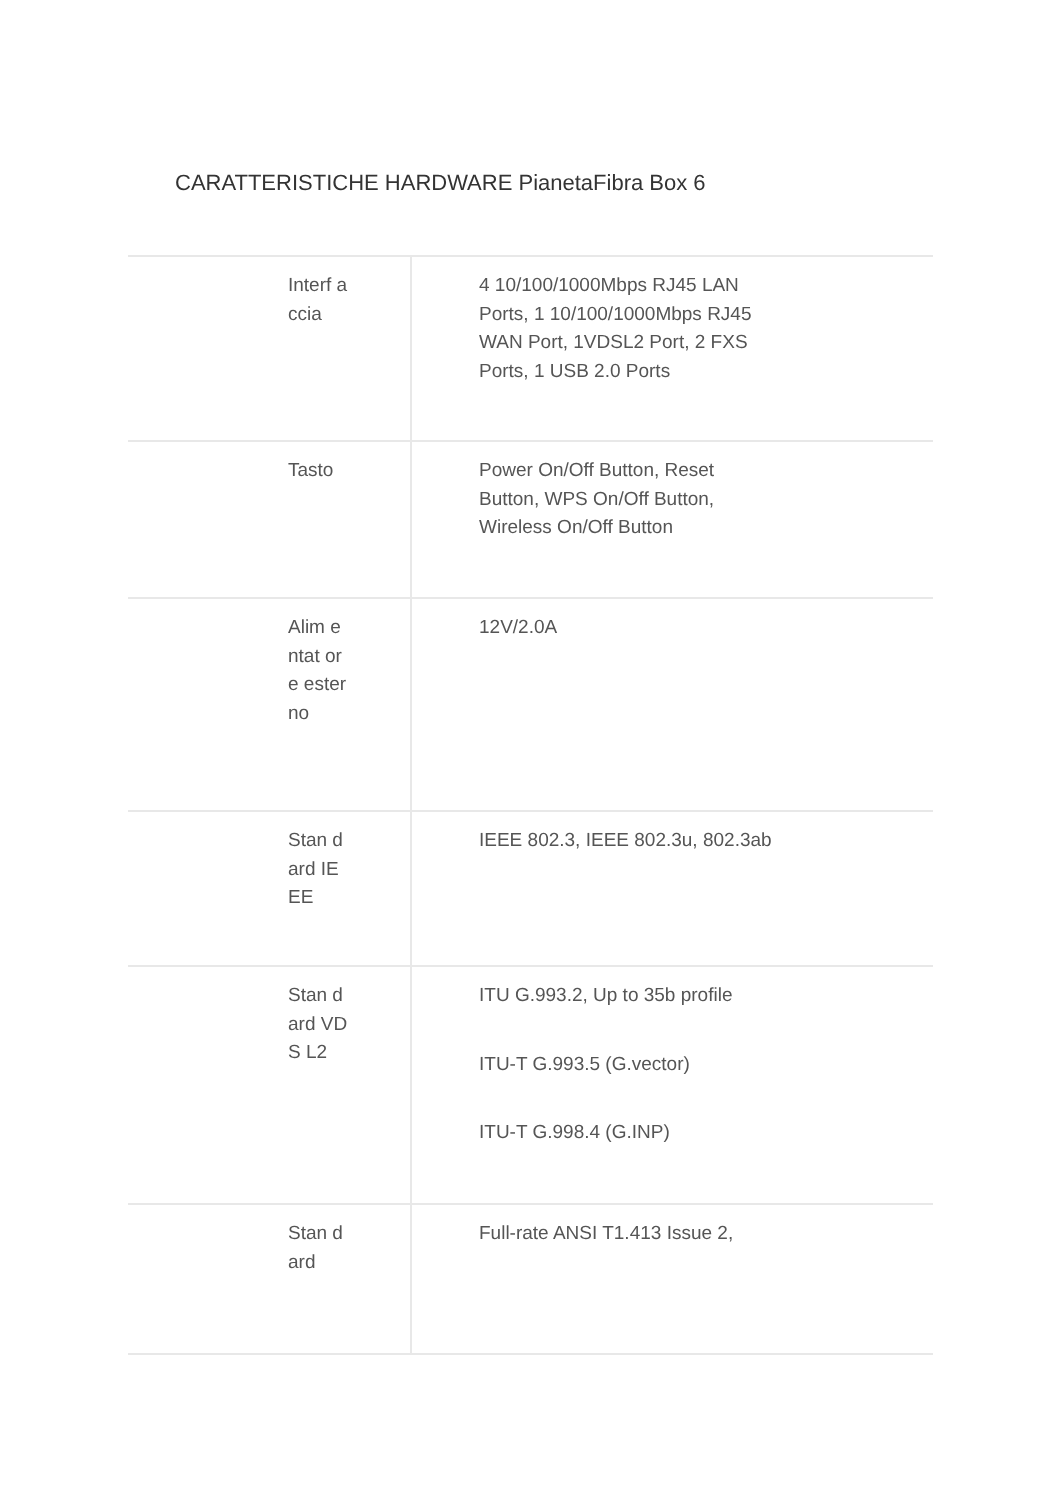CARATTERISTICHE HARDWARE PianetaFibra Box 6
| Interf accia | 4 10/100/1000Mbps RJ45 LAN Ports, 1 10/100/1000Mbps RJ45 WAN Port, 1VDSL2 Port, 2 FXS Ports, 1 USB 2.0 Ports |
| Tasto | Power On/Off Button, Reset Button, WPS On/Off Button, Wireless On/Off Button |
| Alim entat ore ester no | 12V/2.0A |
| Stan dard IEEE | IEEE 802.3, IEEE 802.3u, 802.3ab |
| Stan dard VDS L2 | ITU G.993.2, Up to 35b profile ITU-T G.993.5 (G.vector) ITU-T G.998.4 (G.INP) |
| Stan dard | Full-rate ANSI T1.413 Issue 2, |